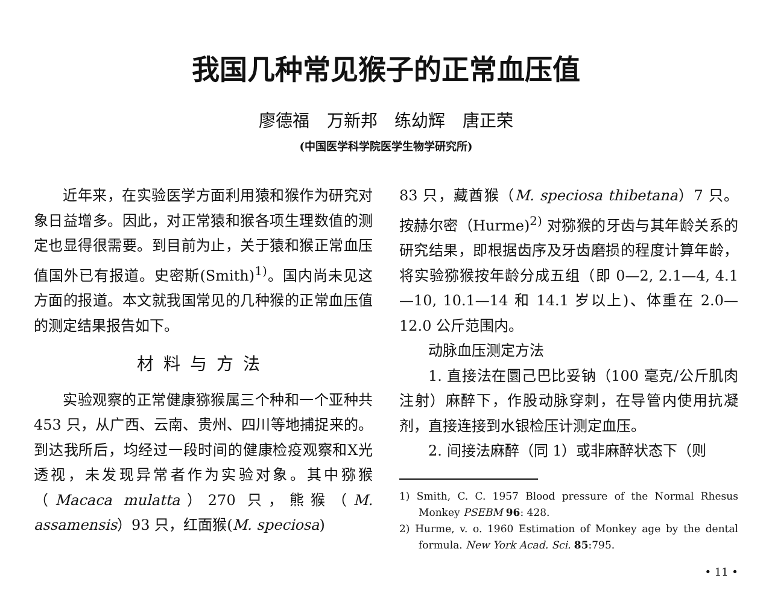我国几种常见猴子的正常血压值
廖德福 万新邦 练幼辉 唐正荣
(中国医学科学院医学生物学研究所)
近年来，在实验医学方面利用猿和猴作为研究对象日益增多。因此，对正常猿和猴各项生理数值的测定也显得很需要。到目前为止，关于猿和猴正常血压值国外已有报道。史密斯(Smith)<sup>1)</sup>。国内尚未见这方面的报道。本文就我国常见的几种猴的正常血压值的测定结果报告如下。
材料与方法
实验观察的正常健康猕猴属三个种和一个亚种共 453 只，从广西、云南、贵州、四川等地捕捉来的。到达我所后，均经过一段时间的健康检疫观察和X光透视，未发现异常者作为实验对象。其中猕猴（Macaca mulatta）270 只，熊猴（M. assamensis）93 只，红面猴(M. speciosa)
83 只，藏酋猴（M. speciosa thibetana）7 只。按赫尔密（Hurme)<sup>2)</sup> 对猕猴的牙齿与其年龄关系的研究结果，即根据齿序及牙齿磨损的程度计算年龄，将实验猕猴按年龄分成五组（即 0—2, 2.1—4, 4.1—10, 10.1—14 和 14.1 岁以上)、体重在 2.0—12.0 公斤范围内。
动脉血压测定方法
1. 直接法在圜己巴比妥钠（100 毫克/公斤肌肉注射）麻醉下，作股动脉穿刺，在导管内使用抗凝剂，直接连接到水银检压计测定血压。
2. 间接法麻醉（同 1）或非麻醉状态下（则
1) Smith, C. C. 1957 Blood pressure of the Normal Rhesus Monkey PSEBM 96: 428.
2) Hurme, v. o. 1960 Estimation of Monkey age by the dental formula. New York Acad. Sci. 85:795.
• 11 •